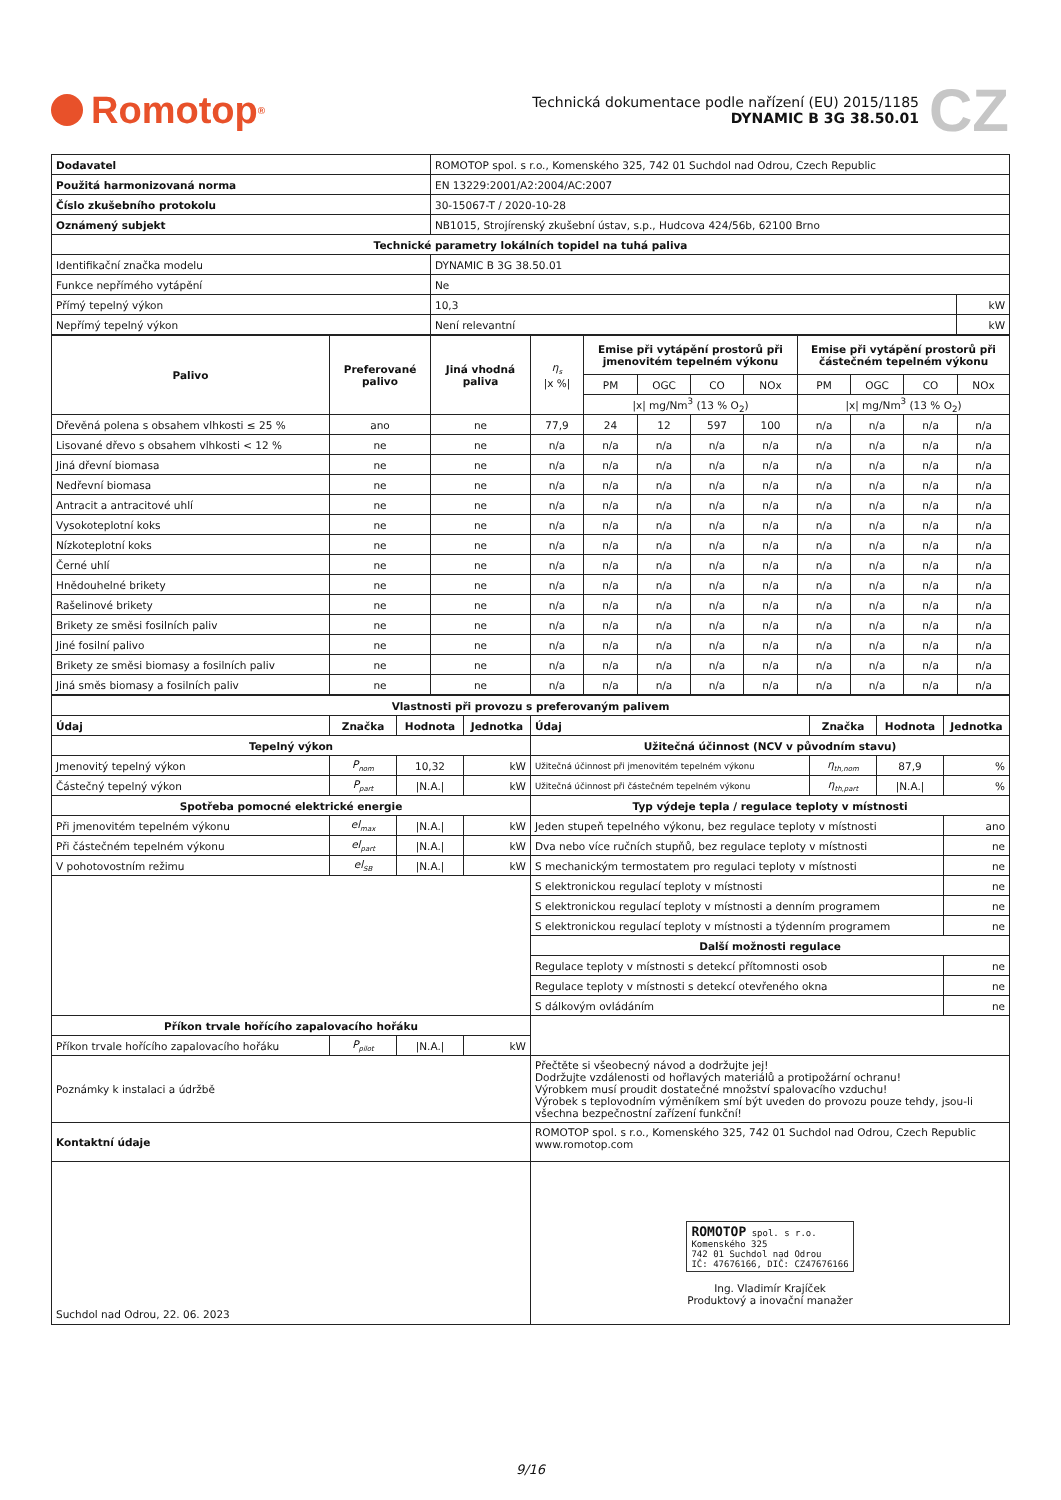Romotop<sup>®</sup>
Technická dokumentace podle nařízení (EU) 2015/1185
DYNAMIC B 3G 38.50.01
CZ
| Dodavatel | ROMOTOP spol. s r.o., Komenského 325, 742 01 Suchdol nad Odrou, Czech Republic | |
| Použitá harmonizovaná norma | EN 13229:2001/A2:2004/AC:2007 | |
| Číslo zkušebního protokolu | 30-15067-T / 2020-10-28 | |
| Oznámený subjekt | NB1015, Strojírenský zkušební ústav, s.p., Hudcova 424/56b, 62100 Brno | |
| Technické parametry lokálních topidel na tuhá paliva | | |
| Identifikační značka modelu | DYNAMIC B 3G 38.50.01 | |
| Funkce nepřímého vytápění | Ne | |
| Přímý tepelný výkon | 10,3 | kW |
| Nepřímý tepelný výkon | Není relevantní | kW |
| Palivo | Preferované palivo | Jiná vhodná paliva | η<sub>s</sub> /x %/ | Emise při vytápění prostorů při jmenovitém tepelném výkonu | | | | Emise při vytápění prostorů při částečném tepelném výkonu | | | |
| | | | | PM | OGC | CO | NOx | PM | OGC | CO | NOx |
| | | | | /x/ mg/Nm<sup>3</sup> (13 % O<sub>2</sub>) | | | | /x/ mg/Nm<sup>3</sup> (13 % O<sub>2</sub>) | | | |
| Dřevěná polena s obsahem vlhkosti ≤ 25 % | ano | ne | 77,9 | 24 | 12 | 597 | 100 | n/a | n/a | n/a | n/a |
| Lisované dřevo s obsahem vlhkosti < 12 % | ne | ne | n/a | n/a | n/a | n/a | n/a | n/a | n/a | n/a | n/a |
| Jiná dřevní biomasa | ne | ne | n/a | n/a | n/a | n/a | n/a | n/a | n/a | n/a | n/a |
| Nedřevní biomasa | ne | ne | n/a | n/a | n/a | n/a | n/a | n/a | n/a | n/a | n/a |
| Antracit a antracitové uhlí | ne | ne | n/a | n/a | n/a | n/a | n/a | n/a | n/a | n/a | n/a |
| Vysokoteplotní koks | ne | ne | n/a | n/a | n/a | n/a | n/a | n/a | n/a | n/a | n/a |
| Nízkoteplotní koks | ne | ne | n/a | n/a | n/a | n/a | n/a | n/a | n/a | n/a | n/a |
| Černé uhlí | ne | ne | n/a | n/a | n/a | n/a | n/a | n/a | n/a | n/a | n/a |
| Hnědouhelné brikety | ne | ne | n/a | n/a | n/a | n/a | n/a | n/a | n/a | n/a | n/a |
| Rašelinové brikety | ne | ne | n/a | n/a | n/a | n/a | n/a | n/a | n/a | n/a | n/a |
| Brikety ze směsi fosilních paliv | ne | ne | n/a | n/a | n/a | n/a | n/a | n/a | n/a | n/a | n/a |
| Jiné fosilní palivo | ne | ne | n/a | n/a | n/a | n/a | n/a | n/a | n/a | n/a | n/a |
| Brikety ze směsi biomasy a fosilních paliv | ne | ne | n/a | n/a | n/a | n/a | n/a | n/a | n/a | n/a | n/a |
| Jiná směs biomasy a fosilních paliv | ne | ne | n/a | n/a | n/a | n/a | n/a | n/a | n/a | n/a | n/a |
| Vlastnosti při provozu s preferovaným palivem | | | | | | | |
| --- | --- | --- | --- | --- | --- | --- | --- |
| Údaj | Značka | Hodnota | Jednotka | Údaj | Značka | Hodnota | Jednotka |
| Tepelný výkon | | | | Užitečná účinnost (NCV v původním stavu) | | | |
| Jmenovitý tepelný výkon | P<sub>nom</sub> | 10,32 | kW | Užitečná účinnost při jmenovitém tepelném výkonu | η<sub>th,nom</sub> | 87,9 | % |
| Částečný tepelný výkon | P<sub>part</sub> | /N.A./ | kW | Užitečná účinnost při částečném tepelném výkonu | η<sub>th,part</sub> | /N.A./ | % |
| Spotřeba pomocné elektrické energie | | | | Typ výdeje tepla / regulace teploty v místnosti | | | |
| Při jmenovitém tepelném výkonu | el<sub>max</sub> | /N.A./ | kW | Jeden stupeň tepelného výkonu, bez regulace teploty v místnosti | | | ano |
| Při částečném tepelném výkonu | el<sub>part</sub> | /N.A./ | kW | Dva nebo více ručních stupňů, bez regulace teploty v místnosti | | | ne |
| V pohotovostním režimu | el<sub>SB</sub> | /N.A./ | kW | S mechanickým termostatem pro regulaci teploty v místnosti | | | ne |
| | | | | S elektronickou regulací teploty v místnosti | | | ne |
| | | | | S elektronickou regulací teploty v místnosti a denním programem | | | ne |
| | | | | S elektronickou regulací teploty v místnosti a týdenním programem | | | ne |
| | | | | Další možnosti regulace | | | |
| | | | | Regulace teploty v místnosti s detekcí přítomnosti osob | | | ne |
| | | | | Regulace teploty v místnosti s detekcí otevřeného okna | | | ne |
| | | | | S dálkovým ovládáním | | | ne |
| Příkon trvale hořícího zapalovacího hořáku | | | | | | | |
| Příkon trvale hořícího zapalovacího hořáku | P<sub>pilot</sub> | /N.A./ | kW | | | | |
| Poznámky k instalaci a údržbě | | | | Přečtěte si všeobecný návod a dodržujte jej! Dodržujte vzdálenosti od hořlavých materiálů a protipožární ochranu! Výrobkem musí proudit dostatečné množství spalovacího vzduchu! Výrobek s teplovodním výměníkem smí být uveden do provozu pouze tehdy, jsou-li všechna bezpečnostní zařízení funkční! | | | |
| Kontaktní údaje | | | | ROMOTOP spol. s r.o., Komenského 325, 742 01 Suchdol nad Odrou, Czech Republic www.romotop.com | | | |
| Suchdol nad Odrou, 22. 06. 2023 | | | | ROMOTOP spol. s r.o. Komenského 325 742 01 Suchdol nad Odrou IČ: 47676166, DIČ: CZ47676166 Ing. Vladimír Krajíček Produktový a inovační manažer | | | |
9/16